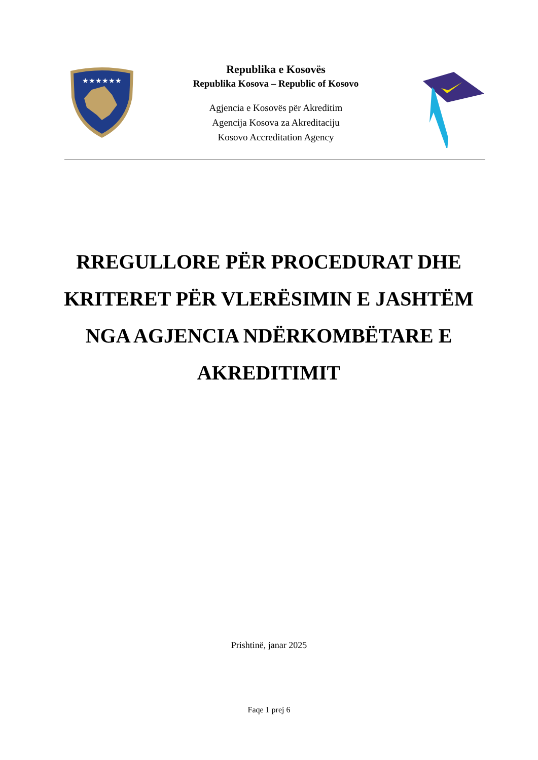★★★★★★
Republika e Kosovës
Republika Kosova – Republic of Kosovo
Agjencia e Kosovës për Akreditim
Agencija Kosova za Akreditaciju
Kosovo Accreditation Agency
RREGULLORE PËR PROCEDURAT DHE KRITERET PËR VLERËSIMIN E JASHTËM NGA AGJENCIA NDËRKOMBËTARE E AKREDITIMIT
Prishtinë, janar 2025
Faqe 1 prej 6